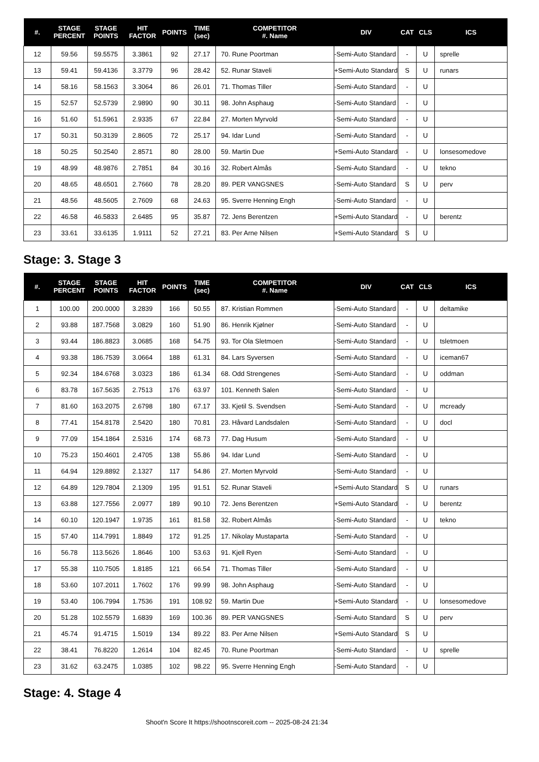| #. | STAGE PERCENT | STAGE POINTS | HIT FACTOR | POINTS | TIME (sec) | COMPETITOR #. Name | DIV | CAT | CLS | ICS |
| --- | --- | --- | --- | --- | --- | --- | --- | --- | --- | --- |
| 12 | 59.56 | 59.5575 | 3.3861 | 92 | 27.17 | 70. Rune Poortman | -Semi-Auto Standard | - | U | sprelle |
| 13 | 59.41 | 59.4136 | 3.3779 | 96 | 28.42 | 52. Runar Staveli | +Semi-Auto Standard | S | U | runars |
| 14 | 58.16 | 58.1563 | 3.3064 | 86 | 26.01 | 71. Thomas Tiller | -Semi-Auto Standard | - | U | |
| 15 | 52.57 | 52.5739 | 2.9890 | 90 | 30.11 | 98. John Asphaug | -Semi-Auto Standard | - | U | |
| 16 | 51.60 | 51.5961 | 2.9335 | 67 | 22.84 | 27. Morten Myrvold | -Semi-Auto Standard | - | U | |
| 17 | 50.31 | 50.3139 | 2.8605 | 72 | 25.17 | 94. Idar Lund | -Semi-Auto Standard | - | U | |
| 18 | 50.25 | 50.2540 | 2.8571 | 80 | 28.00 | 59. Martin Due | +Semi-Auto Standard | - | U | lonsesomedove |
| 19 | 48.99 | 48.9876 | 2.7851 | 84 | 30.16 | 32. Robert Almås | -Semi-Auto Standard | - | U | tekno |
| 20 | 48.65 | 48.6501 | 2.7660 | 78 | 28.20 | 89. PER VANGSNES | -Semi-Auto Standard | S | U | perv |
| 21 | 48.56 | 48.5605 | 2.7609 | 68 | 24.63 | 95. Sverre Henning Engh | -Semi-Auto Standard | - | U | |
| 22 | 46.58 | 46.5833 | 2.6485 | 95 | 35.87 | 72. Jens Berentzen | +Semi-Auto Standard | - | U | berentz |
| 23 | 33.61 | 33.6135 | 1.9111 | 52 | 27.21 | 83. Per Arne Nilsen | +Semi-Auto Standard | S | U | |
Stage: 3. Stage 3
| #. | STAGE PERCENT | STAGE POINTS | HIT FACTOR | POINTS | TIME (sec) | COMPETITOR #. Name | DIV | CAT | CLS | ICS |
| --- | --- | --- | --- | --- | --- | --- | --- | --- | --- | --- |
| 1 | 100.00 | 200.0000 | 3.2839 | 166 | 50.55 | 87. Kristian Rommen | -Semi-Auto Standard | - | U | deltamike |
| 2 | 93.88 | 187.7568 | 3.0829 | 160 | 51.90 | 86. Henrik Kjølner | -Semi-Auto Standard | - | U | |
| 3 | 93.44 | 186.8823 | 3.0685 | 168 | 54.75 | 93. Tor Ola Sletmoen | -Semi-Auto Standard | - | U | tsletmoen |
| 4 | 93.38 | 186.7539 | 3.0664 | 188 | 61.31 | 84. Lars Syversen | -Semi-Auto Standard | - | U | iceman67 |
| 5 | 92.34 | 184.6768 | 3.0323 | 186 | 61.34 | 68. Odd Strengenes | -Semi-Auto Standard | - | U | oddman |
| 6 | 83.78 | 167.5635 | 2.7513 | 176 | 63.97 | 101. Kenneth Salen | -Semi-Auto Standard | - | U | |
| 7 | 81.60 | 163.2075 | 2.6798 | 180 | 67.17 | 33. Kjetil S. Svendsen | -Semi-Auto Standard | - | U | mcready |
| 8 | 77.41 | 154.8178 | 2.5420 | 180 | 70.81 | 23. Håvard Landsdalen | -Semi-Auto Standard | - | U | docl |
| 9 | 77.09 | 154.1864 | 2.5316 | 174 | 68.73 | 77. Dag Husum | -Semi-Auto Standard | - | U | |
| 10 | 75.23 | 150.4601 | 2.4705 | 138 | 55.86 | 94. Idar Lund | -Semi-Auto Standard | - | U | |
| 11 | 64.94 | 129.8892 | 2.1327 | 117 | 54.86 | 27. Morten Myrvold | -Semi-Auto Standard | - | U | |
| 12 | 64.89 | 129.7804 | 2.1309 | 195 | 91.51 | 52. Runar Staveli | +Semi-Auto Standard | S | U | runars |
| 13 | 63.88 | 127.7556 | 2.0977 | 189 | 90.10 | 72. Jens Berentzen | +Semi-Auto Standard | - | U | berentz |
| 14 | 60.10 | 120.1947 | 1.9735 | 161 | 81.58 | 32. Robert Almås | -Semi-Auto Standard | - | U | tekno |
| 15 | 57.40 | 114.7991 | 1.8849 | 172 | 91.25 | 17. Nikolay Mustaparta | -Semi-Auto Standard | - | U | |
| 16 | 56.78 | 113.5626 | 1.8646 | 100 | 53.63 | 91. Kjell Ryen | -Semi-Auto Standard | - | U | |
| 17 | 55.38 | 110.7505 | 1.8185 | 121 | 66.54 | 71. Thomas Tiller | -Semi-Auto Standard | - | U | |
| 18 | 53.60 | 107.2011 | 1.7602 | 176 | 99.99 | 98. John Asphaug | -Semi-Auto Standard | - | U | |
| 19 | 53.40 | 106.7994 | 1.7536 | 191 | 108.92 | 59. Martin Due | +Semi-Auto Standard | - | U | lonsesomedove |
| 20 | 51.28 | 102.5579 | 1.6839 | 169 | 100.36 | 89. PER VANGSNES | -Semi-Auto Standard | S | U | perv |
| 21 | 45.74 | 91.4715 | 1.5019 | 134 | 89.22 | 83. Per Arne Nilsen | +Semi-Auto Standard | S | U | |
| 22 | 38.41 | 76.8220 | 1.2614 | 104 | 82.45 | 70. Rune Poortman | -Semi-Auto Standard | - | U | sprelle |
| 23 | 31.62 | 63.2475 | 1.0385 | 102 | 98.22 | 95. Sverre Henning Engh | -Semi-Auto Standard | - | U | |
Stage: 4. Stage 4
Shoot'n Score It https://shootnscoreit.com -- 2025-08-24 21:34